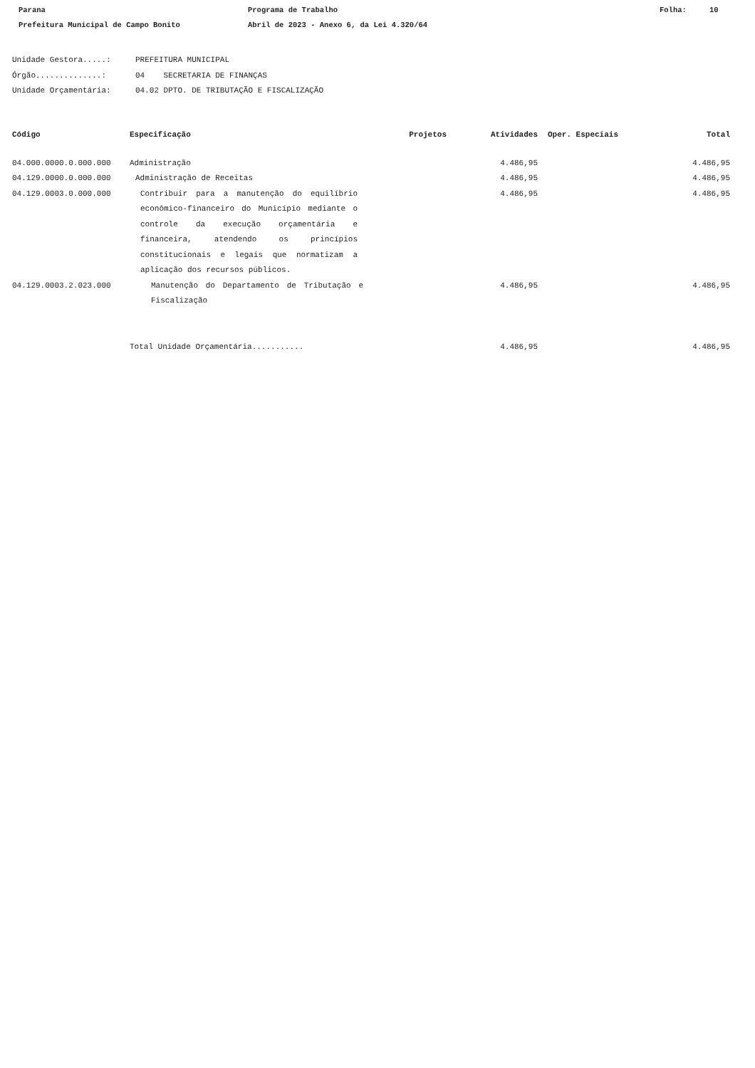Parana Programa de Trabalho Folha: 10
Prefeitura Municipal de Campo Bonito Abril de 2023 - Anexo 6, da Lei 4.320/64
Unidade Gestora.....: PREFEITURA MUNICIPAL
Órgão..............: 04 SECRETARIA DE FINANÇAS
Unidade Orçamentária: 04.02 DPTO. DE TRIBUTAÇÃO E FISCALIZAÇÃO
| Código | Especificação | Projetos | Atividades | Oper. Especiais | Total |
| --- | --- | --- | --- | --- | --- |
| 04.000.0000.0.000.000 | Administração | | 4.486,95 | | 4.486,95 |
| 04.129.0000.0.000.000 | Administração de Receitas | | 4.486,95 | | 4.486,95 |
| 04.129.0003.0.000.000 | Contribuir para a manutenção do equilíbrio econômico-financeiro do Município mediante o controle da execução orçamentária e financeira, atendendo os princípios constitucionais e legais que normatizam a aplicação dos recursos públicos. | | 4.486,95 | | 4.486,95 |
| 04.129.0003.2.023.000 | Manutenção do Departamento de Tributação e Fiscalização | | 4.486,95 | | 4.486,95 |
| | Total Unidade Orçamentária........... | | 4.486,95 | | 4.486,95 |